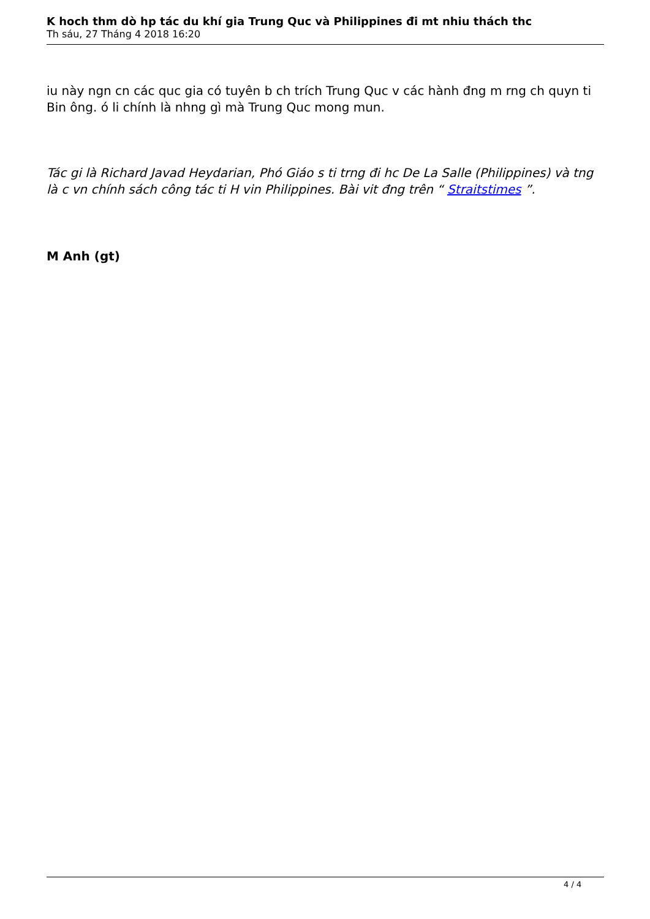K hoch thm dò hp tác du khí gia Trung Quc và Philippines đi mt nhiu thách thc
Th sáu, 27 Tháng 4 2018 16:20
iu này ngn cn các quc gia có tuyên b ch trích Trung Quc v các hành đng m rng ch quyn ti Bin ông. ó li chính là nhng gì mà Trung Quc mong mun.
Tác gi là Richard Javad Heydarian, Phó Giáo s ti trng đi hc De La Salle (Philippines) và tng là c vn chính sách công tác ti H vin Philippines. Bài vit đng trên “ Straitstimes ”.
M Anh (gt)
4 / 4